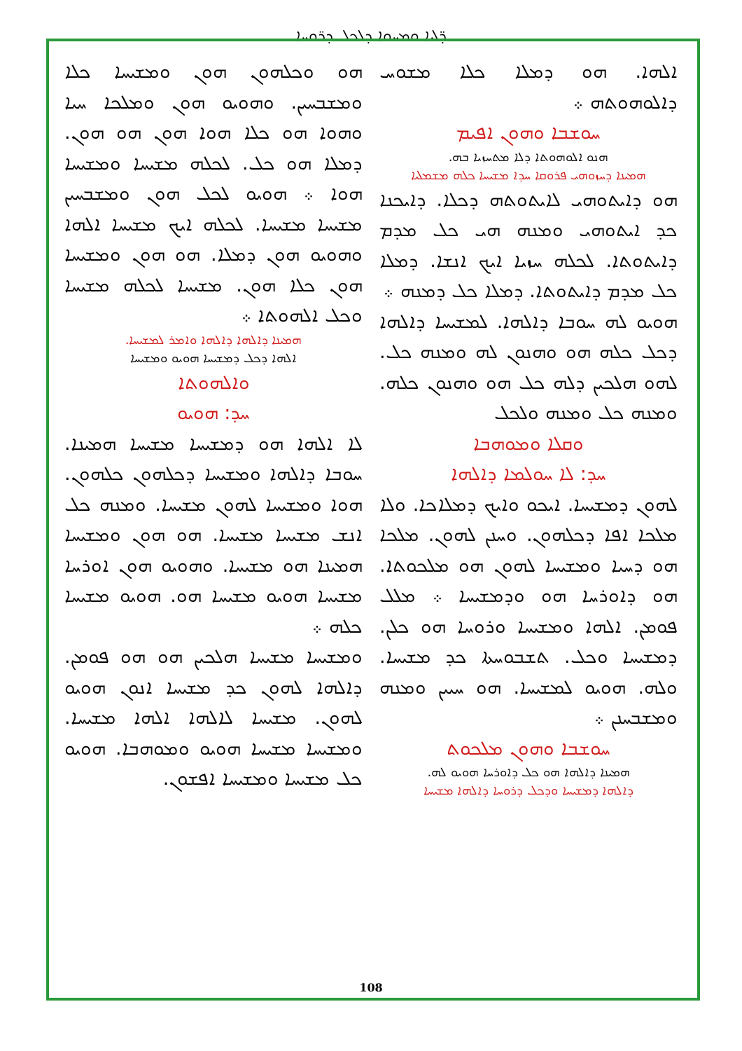ܕ̈ܠܝܐ ܘܡܚܘܐ ܕܠܟܠ ܕܪ̈ܘܚܐ
ܐܠܗܐ. ܗܘ ܕܡܠܐ ܟܠܐ ܡܫܘܚ ܕܐܠܘܗܘܬܗ ܀
ܚܘܫܒܐ ܘܗܘܢ ܐܦܝܡ
ܗܢܘ ܐܠܘܗܘܬܐ ܕܠܐ ܡܬܚܙܝܐ ܒܗ.
ܗܡܝܢܐ ܕܚܙܘܗܝ ܦܪܘܩܐ ܚܕܐ ܡܫܝܚܐ ܟܠܗ ܡܫܡܠܝܐ
ܗܘ ܕܐܝܬܘܗܝ ܠܐܝܬܘܬܗ ܕܟܠܐ. ܕܐܝܟܢܐ ܟܕ ܐܝܬܘܗܝ ܘܡܢܗ ܗܝ ܟܠ ܡܕܡ ܕܐܝܬܘܬܐ. ܠܟܠܗ ܚܙܝܐ ܐܝܟ ܐܢܫܐ. ܕܡܠܐ ܟܠ ܡܕܡ ܕܐܝܬܘܬܐ. ܕܡܠܐ ܟܠ ܕܡܢܗ ܀
ܗܘܝܘ ܠܗ ܚܘܒܐ ܕܐܠܗܐ. ܠܡܫܝܚܐ ܕܐܠܗܐ ܕܟܠ ܟܠܗ ܗܘ ܘܗܢܘܢ ܠܗ ܘܡܢܗ ܟܠ. ܠܗܘ ܗܠܟܝܢ ܕܠܗ ܟܠ ܗܘ ܘܗܢܘܢ ܟܠܗ. ܘܡܢܗ ܟܠ ܘܡܢܗ ܘܠܟܠ
ܘܩܠܐ ܘܡܘܗܒܐ
ܚܕ: ܠܐ ܚܘܠܡܐ ܕܐܠܗܐ
ܠܗܘܢ ܕܡܫܝܚܐ. ܐܝܟܘ ܘܐܝܟ ܕܡܠܐܟܐ. ܘܠܐ ܡܠܟܐ ܐܦܐ ܕܟܠܗܘܢ. ܘܚܢܢ ܠܗܘܢ. ܡܠܟܐ ܗܘ ܕܚܝܐ ܘܡܫܝܚܐ ܠܗܘܢ ܗܘ ܡܠܟܘܬܐ. ܗܘ ܕܐܘܪܚܐ ܗܘ ܘܕܡܫܝܚܐ ܀ ܡܠܠ ܦܘܡܢ. ܐܠܗܐ ܘܡܫܝܚܐ ܘܪܘܚܐ ܗܘ ܟܠܢ. ܕܡܫܝܚܐ ܘܟܠ. ܬܫܒܘܚܬܐ ܟܕ ܡܫܝܚܐ. ܘܠܗ. ܗܘܝܘ ܠܡܫܝܚܐ. ܗܘ ܚܝܝܢ ܘܡܢܗ ܘܡܫܒܚܢܢ ܀
ܚܘܫܒܐ ܘܗܘܢ ܡܠܟܘܬ
ܗܡܝܢܐ ܕܐܠܗܐ ܗܘ ܟܠ ܕܐܘܪܚܐ ܗܘܝܘ ܠܗ.
ܕܐܠܗܐ ܕܡܫܝܚܐ ܘܕܟܠ ܕܪܘܚܐ ܕܐܠܗܐ ܡܫܝܚܐ
ܗܘ ܘܟܠܗܘܢ ܗܘܢ ܘܡܫܝܚܐ ܟܠܐ ܘܡܫܒܚܝܢ. ܘܗܘܝܘ ܗܘܢ ܘܡܠܟܐ ܚܝܐ ܘܗܘܐ ܗܘ ܟܠܐ ܗܘܐ ܗܘܢ ܗܘ ܗܘܢ. ܕܡܠܐ ܗܘ ܟܠ. ܠܟܠܗ ܡܫܝܚܐ ܘܡܫܝܚܐ ܗܘܐ ܀ ܗܘܝܘ ܠܟܠ ܗܘܢ ܘܡܫܒܚܝܢ ܡܫܝܚܐ ܡܫܝܚܐ. ܠܟܠܗ ܐܝܟ ܡܫܝܚܐ ܐܠܗܐ ܘܗܘܝܘ ܗܘܢ ܕܡܠܐ. ܗܘ ܗܘܢ ܘܡܫܝܚܐ ܗܘܢ ܟܠܐ ܗܘܢ. ܡܫܝܚܐ ܠܟܠܗ ܡܫܝܚܐ ܘܟܠ ܐܠܗܘܬܐ ܀
ܗܡܝܢܐ ܕܐܠܗܐ ܕܐܠܗܐ ܘܐܡܪ ܠܡܫܝܚܐ.
ܐܠܗܐ ܕܟܠ ܕܡܫܝܚܐ ܗܘܝܘ ܘܡܫܝܚܐ
ܘܐܠܗܘܬܐ
ܚܕ: ܗܘܝܘ
ܠܐ ܐܠܗܐ ܗܘ ܕܡܫܝܚܐ ܡܫܝܚܐ ܗܡܝܢܐ. ܚܘܒܐ ܕܐܠܗܐ ܘܡܫܝܚܐ ܕܟܠܗܘܢ ܟܠܗܘܢ. ܗܘܐ ܘܡܫܝܚܐ ܠܗܘܢ ܡܫܝܚܐ. ܘܡܢܗ ܟܠ ܐܢܫ ܡܫܝܚܐ ܡܫܝܚܐ. ܗܘ ܗܘܢ ܘܡܫܝܚܐ ܗܡܝܢܐ ܗܘ ܡܫܝܚܐ. ܘܗܘܝܘ ܗܘܢ ܐܘܪܚܐ ܡܫܝܚܐ ܗܘܝܘ ܡܫܝܚܐ ܗܘ. ܗܘܝܘ ܡܫܝܚܐ ܟܠܗ ܀
ܘܡܫܝܚܐ ܡܫܝܚܐ ܗܠܟܝܢ ܗܘ ܗܘ ܦܘܡܢ. ܕܐܠܗܐ ܠܗܘܢ ܟܕ ܡܫܝܚܐ ܐܢܘܢ ܗܘܝܘ ܠܗܘܢ. ܡܫܝܚܐ ܠܐܠܗܐ ܐܠܗܐ ܡܫܝܚܐ. ܘܡܫܝܚܐ ܡܫܝܚܐ ܗܘܝܘ ܘܡܘܗܒܐ. ܗܘܝܘ ܟܠ ܡܫܝܚܐ ܘܡܫܝܚܐ ܐܦܫܘܢ.
108